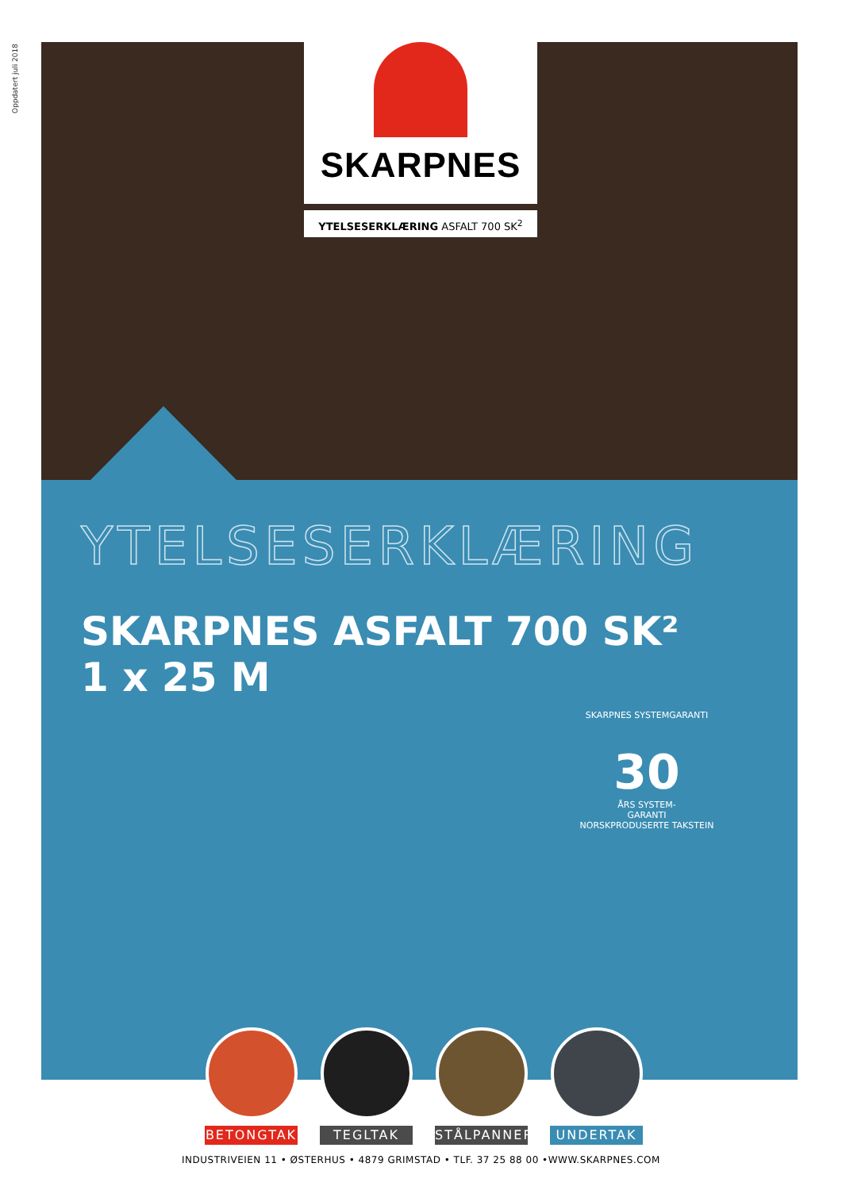Oppdatert juli 2018
SKARPNES
YTELSESERKLÆRING ASFALT 700 SK<sup>2</sup>
YTELSESERKLÆRING
SKARPNES ASFALT 700 SK²
1 x 25 M
SKARPNES SYSTEMGARANTI
30
ÅRS SYSTEM-
GARANTI
NORSKPRODUSERTE TAKSTEIN
BETONGTAK TEGLTAK STÅLPANNER UNDERTAK
INDUSTRIVEIEN 11 • ØSTERHUS • 4879 GRIMSTAD • TLF. 37 25 88 00 •WWW.SKARPNES.COM